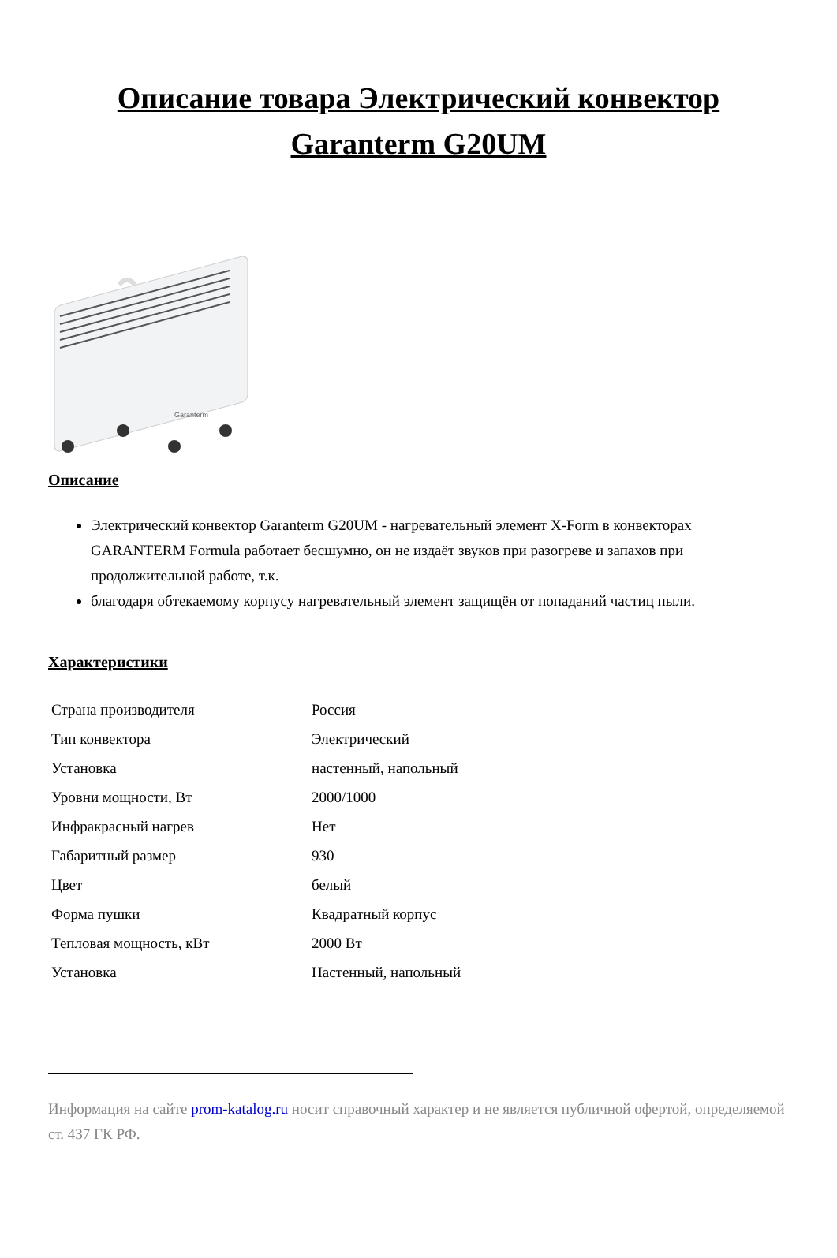Описание товара Электрический конвектор Garanterm G20UM
Garanterm
Описание
Электрический конвектор Garanterm G20UM - нагревательный элемент X-Form в конвекторах GARANTERM Formula работает бесшумно, он не издаёт звуков при разогреве и запахов при продолжительной работе, т.к.
благодаря обтекаемому корпусу нагревательный элемент защищён от попаданий частиц пыли.
Характеристики
| Страна производителя | Россия |
| Тип конвектора | Электрический |
| Установка | настенный, напольный |
| Уровни мощности, Вт | 2000/1000 |
| Инфракрасный нагрев | Нет |
| Габаритный размер | 930 |
| Цвет | белый |
| Форма пушки | Квадратный корпус |
| Тепловая мощность, кВт | 2000 Вт |
| Установка | Настенный, напольный |
Информация на сайте prom-katalog.ru носит справочный характер и не является публичной офертой, определяемой ст. 437 ГК РФ.